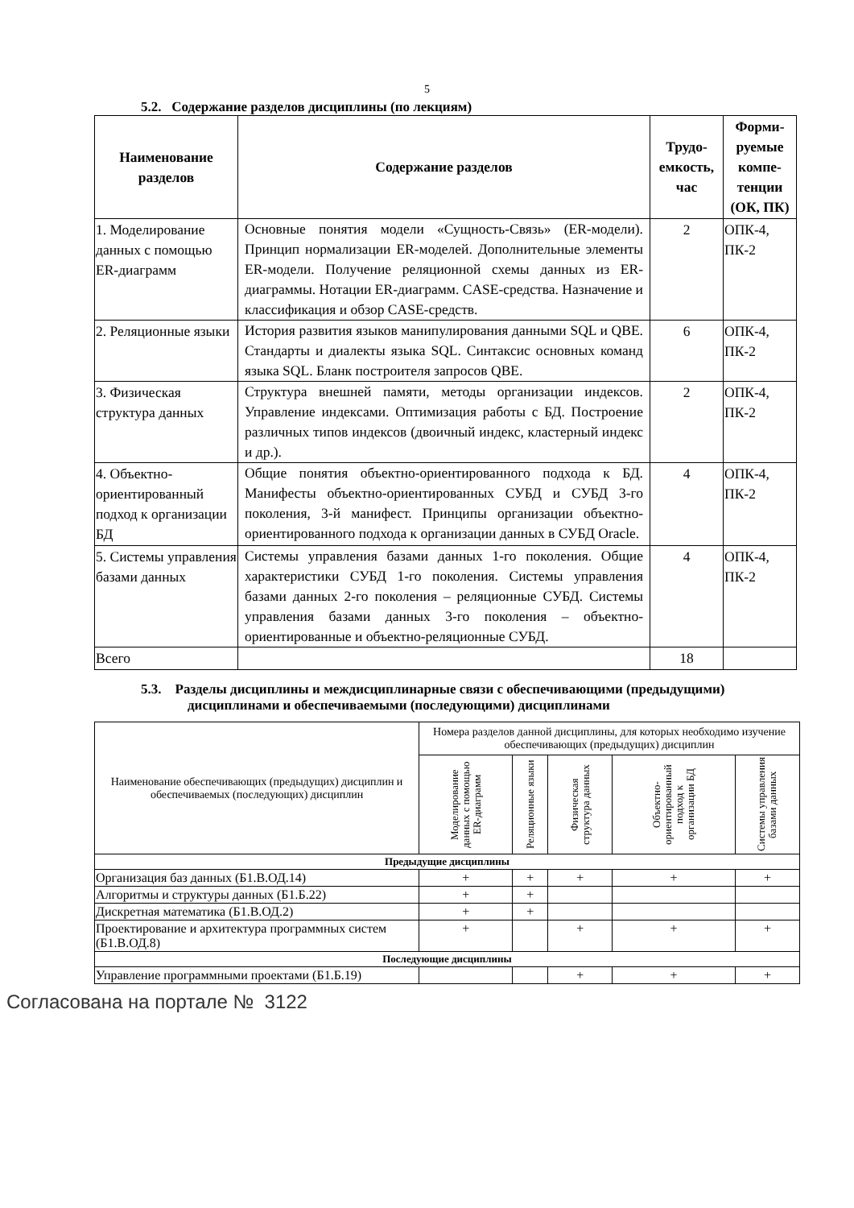5
5.2. Содержание разделов дисциплины (по лекциям)
| Наименование разделов | Содержание разделов | Трудо-емкость, час | Форми-руемые компе-тенции (ОК, ПК) |
| --- | --- | --- | --- |
| 1. Моделирование данных с помощью ER-диаграмм | Основные понятия модели «Сущность-Связь» (ER-модели). Принцип нормализации ER-моделей. Дополнительные элементы ER-модели. Получение реляционной схемы данных из ER-диаграммы. Нотации ER-диаграмм. CASE-средства. Назначение и классификация и обзор CASE-средств. | 2 | ОПК-4, ПК-2 |
| 2. Реляционные языки | История развития языков манипулирования данными SQL и QBE. Стандарты и диалекты языка SQL. Синтаксис основных команд языка SQL. Бланк построителя запросов QBE. | 6 | ОПК-4, ПК-2 |
| 3. Физическая структура данных | Структура внешней памяти, методы организации индексов. Управление индексами. Оптимизация работы с БД. Построение различных типов индексов (двоичный индекс, кластерный индекс и др.). | 2 | ОПК-4, ПК-2 |
| 4. Объектно-ориентированный подход к организации БД | Общие понятия объектно-ориентированного подхода к БД. Манифесты объектно-ориентированных СУБД и СУБД 3-го поколения, 3-й манифест. Принципы организации объектно-ориентированного подхода к организации данных в СУБД Oracle. | 4 | ОПК-4, ПК-2 |
| 5. Системы управления базами данных | Системы управления базами данных 1-го поколения. Общие характеристики СУБД 1-го поколения. Системы управления базами данных 2-го поколения – реляционные СУБД. Системы управления базами данных 3-го поколения – объектно-ориентированные и объектно-реляционные СУБД. | 4 | ОПК-4, ПК-2 |
| Всего | | 18 | |
5.3. Разделы дисциплины и междисциплинарные связи с обеспечивающими (предыдущими) дисциплинами и обеспечиваемыми (последующими) дисциплинами
| Наименование обеспечивающих (предыдущих) дисциплин и обеспечиваемых (последующих) дисциплин | Номера разделов данной дисциплины, для которых необходимо изучение обеспечивающих (предыдущих) дисциплин | | | | |
| --- | --- | --- | --- | --- | --- |
| | Моделирование данных с помощью ER-диаграмм | Реляционные языки | Физическая структура данных | Объектно-ориентированный подход к организации БД | Системы управления базами данных |
| Предыдущие дисциплины | | | | | |
| Организация баз данных (Б1.В.ОД.14) | + | + | + | + | + |
| Алгоритмы и структуры данных (Б1.Б.22) | + | + | | | |
| Дискретная математика (Б1.В.ОД.2) | + | + | | | |
| Проектирование и архитектура программных систем (Б1.В.ОД.8) | + | | + | + | + |
| Последующие дисциплины | | | | | |
| Управление программными проектами (Б1.Б.19) | | | + | + | + |
Согласована на портале № 3122